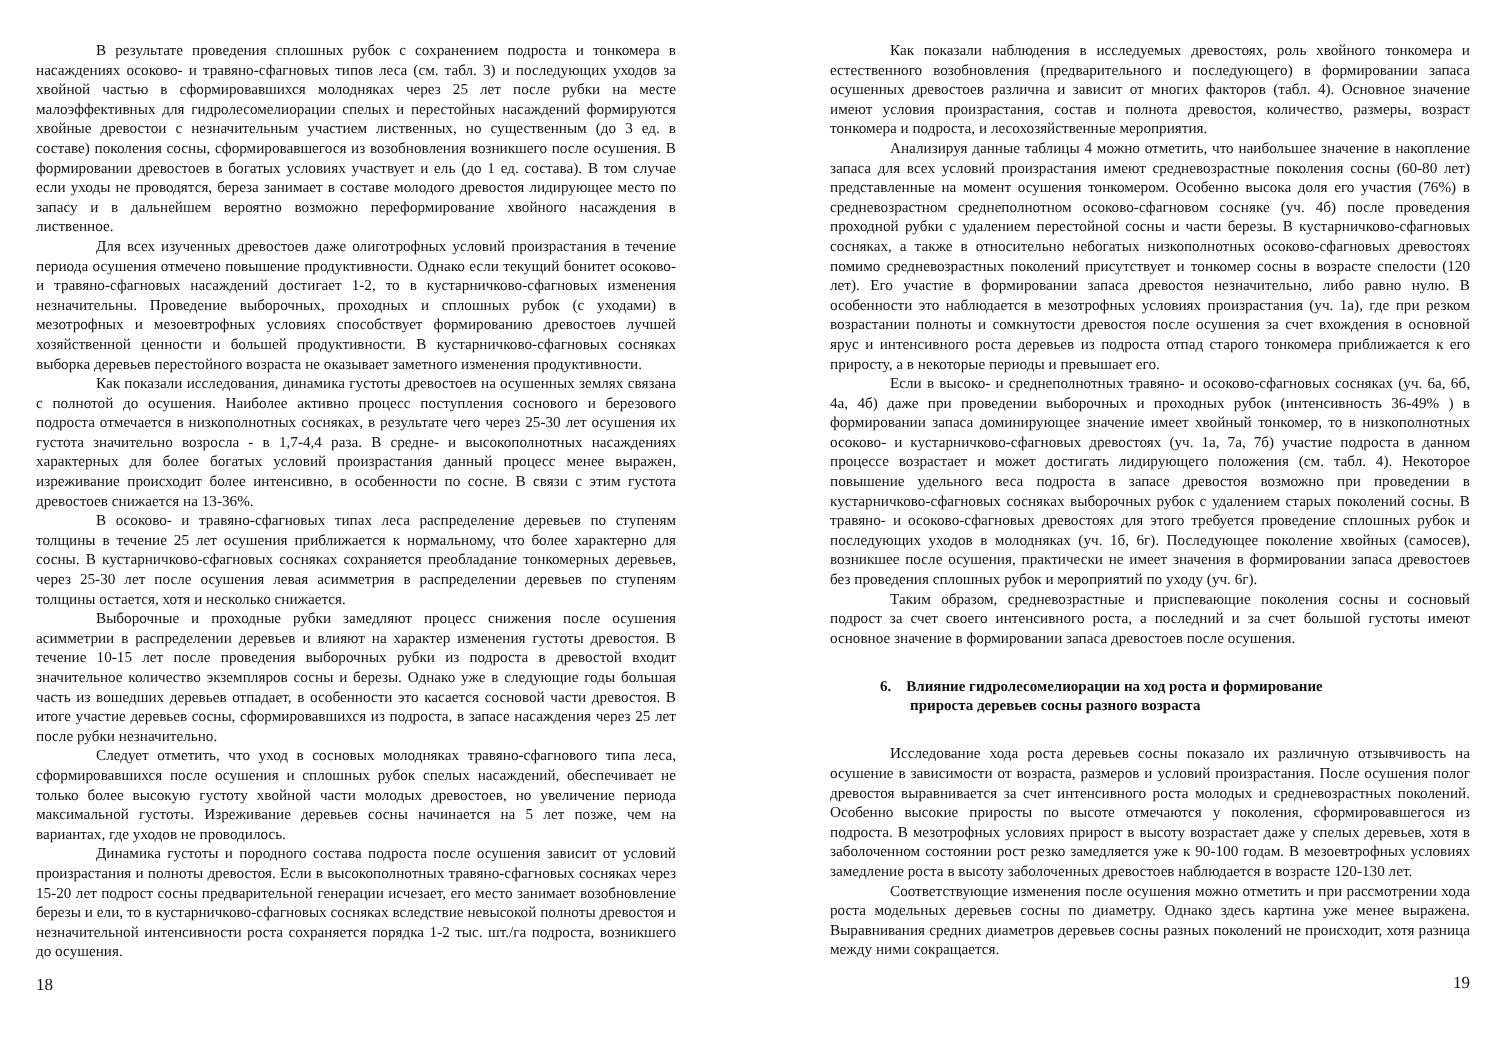В результате проведения сплошных рубок с сохранением подроста и тонкомера в насаждениях осоково- и травяно-сфагновых типов леса (см. табл. 3) и последующих уходов за хвойной частью в сформировавшихся молодняках через 25 лет после рубки на месте малоэффективных для гидролесомелиорации спелых и перестойных насаждений формируются хвойные древостои с незначительным участием лиственных, но существенным (до 3 ед. в составе) поколения сосны, сформировавшегося из возобновления возникшего после осушения. В формировании древостоев в богатых условиях участвует и ель (до 1 ед. состава). В том случае если уходы не проводятся, береза занимает в составе молодого древостоя лидирующее место по запасу и в дальнейшем вероятно возможно переформирование хвойного насаждения в лиственное.
Для всех изученных древостоев даже олиготрофных условий произрастания в течение периода осушения отмечено повышение продуктивности. Однако если текущий бонитет осоково- и травяно-сфагновых насаждений достигает 1-2, то в кустарничково-сфагновых изменения незначительны. Проведение выборочных, проходных и сплошных рубок (с уходами) в мезотрофных и мезоевтрофных условиях способствует формированию древостоев лучшей хозяйственной ценности и большей продуктивности. В кустарничково-сфагновых сосняках выборка деревьев перестойного возраста не оказывает заметного изменения продуктивности.
Как показали исследования, динамика густоты древостоев на осушенных землях связана с полнотой до осушения. Наиболее активно процесс поступления соснового и березового подроста отмечается в низкополнотных сосняках, в результате чего через 25-30 лет осушения их густота значительно возросла - в 1,7-4,4 раза. В средне- и высокополнотных насаждениях характерных для более богатых условий произрастания данный процесс менее выражен, изреживание происходит более интенсивно, в особенности по сосне. В связи с этим густота древостоев снижается на 13-36%.
В осоково- и травяно-сфагновых типах леса распределение деревьев по ступеням толщины в течение 25 лет осушения приближается к нормальному, что более характерно для сосны. В кустарничково-сфагновых сосняках сохраняется преобладание тонкомерных деревьев, через 25-30 лет после осушения левая асимметрия в распределении деревьев по ступеням толщины остается, хотя и несколько снижается.
Выборочные и проходные рубки замедляют процесс снижения после осушения асимметрии в распределении деревьев и влияют на характер изменения густоты древостоя. В течение 10-15 лет после проведения выборочных рубки из подроста в древостой входит значительное количество экземпляров сосны и березы. Однако уже в следующие годы большая часть из вошедших деревьев отпадает, в особенности это касается сосновой части древостоя. В итоге участие деревьев сосны, сформировавшихся из подроста, в запасе насаждения через 25 лет после рубки незначительно.
Следует отметить, что уход в сосновых молодняках травяно-сфагнового типа леса, сформировавшихся после осушения и сплошных рубок спелых насаждений, обеспечивает не только более высокую густоту хвойной части молодых древостоев, но увеличение периода максимальной густоты. Изреживание деревьев сосны начинается на 5 лет позже, чем на вариантах, где уходов не проводилось.
Динамика густоты и породного состава подроста после осушения зависит от условий произрастания и полноты древостоя. Если в высокополнотных травяно-сфагновых сосняках через 15-20 лет подрост сосны предварительной генерации исчезает, его место занимает возобновление березы и ели, то в кустарничково-сфагновых сосняках вследствие невысокой полноты древостоя и незначительной интенсивности роста сохраняется порядка 1-2 тыс. шт./га подроста, возникшего до осушения.
18
Как показали наблюдения в исследуемых древостоях, роль хвойного тонкомера и естественного возобновления (предварительного и последующего) в формировании запаса осушенных древостоев различна и зависит от многих факторов (табл. 4). Основное значение имеют условия произрастания, состав и полнота древостоя, количество, размеры, возраст тонкомера и подроста, и лесохозяйственные мероприятия.
Анализируя данные таблицы 4 можно отметить, что наибольшее значение в накопление запаса для всех условий произрастания имеют средневозрастные поколения сосны (60-80 лет) представленные на момент осушения тонкомером. Особенно высока доля его участия (76%) в средневозрастном среднеполнотном осоково-сфагновом сосняке (уч. 4б) после проведения проходной рубки с удалением перестойной сосны и части березы. В кустарничково-сфагновых сосняках, а также в относительно небогатых низкополнотных осоково-сфагновых древостоях помимо средневозрастных поколений присутствует и тонкомер сосны в возрасте спелости (120 лет). Его участие в формировании запаса древостоя незначительно, либо равно нулю. В особенности это наблюдается в мезотрофных условиях произрастания (уч. 1а), где при резком возрастании полноты и сомкнутости древостоя после осушения за счет вхождения в основной ярус и интенсивного роста деревьев из подроста отпад старого тонкомера приближается к его приросту, а в некоторые периоды и превышает его.
Если в высоко- и среднеполнотных травяно- и осоково-сфагновых сосняках (уч. 6а, 6б, 4а, 4б) даже при проведении выборочных и проходных рубок (интенсивность 36-49% ) в формировании запаса доминирующее значение имеет хвойный тонкомер, то в низкополнотных осоково- и кустарничково-сфагновых древостоях (уч. 1а, 7а, 7б) участие подроста в данном процессе возрастает и может достигать лидирующего положения (см. табл. 4). Некоторое повышение удельного веса подроста в запасе древостоя возможно при проведении в кустарничково-сфагновых сосняках выборочных рубок с удалением старых поколений сосны. В травяно- и осоково-сфагновых древостоях для этого требуется проведение сплошных рубок и последующих уходов в молодняках (уч. 1б, 6г). Последующее поколение хвойных (самосев), возникшее после осушения, практически не имеет значения в формировании запаса древостоев без проведения сплошных рубок и мероприятий по уходу (уч. 6г).
Таким образом, средневозрастные и приспевающие поколения сосны и сосновый подрост за счет своего интенсивного роста, а последний и за счет большой густоты имеют основное значение в формировании запаса древостоев после осушения.
6. Влияние гидролесомелиорации на ход роста и формирование
прироста деревьев сосны разного возраста
Исследование хода роста деревьев сосны показало их различную отзывчивость на осушение в зависимости от возраста, размеров и условий произрастания. После осушения полог древостоя выравнивается за счет интенсивного роста молодых и средневозрастных поколений. Особенно высокие приросты по высоте отмечаются у поколения, сформировавшегося из подроста. В мезотрофных условиях прирост в высоту возрастает даже у спелых деревьев, хотя в заболоченном состоянии рост резко замедляется уже к 90-100 годам. В мезоевтрофных условиях замедление роста в высоту заболоченных древостоев наблюдается в возрасте 120-130 лет.
Соответствующие изменения после осушения можно отметить и при рассмотрении хода роста модельных деревьев сосны по диаметру. Однако здесь картина уже менее выражена. Выравнивания средних диаметров деревьев сосны разных поколений не происходит, хотя разница между ними сокращается.
19